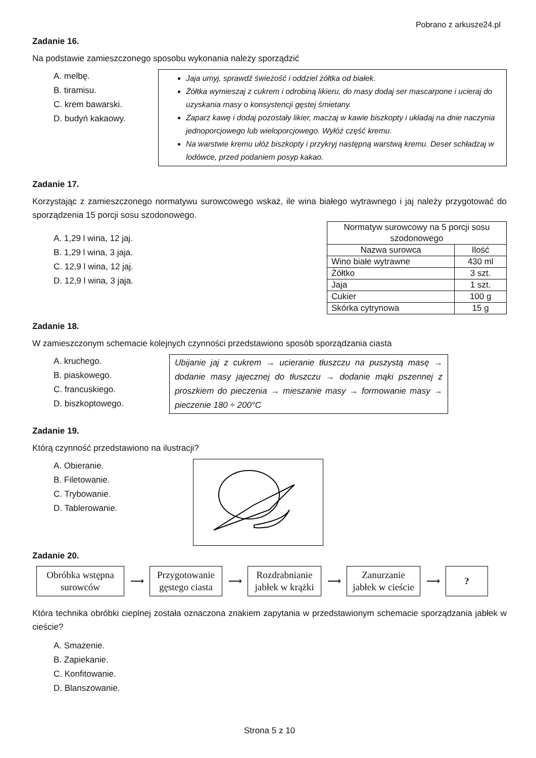Pobrano z arkusze24.pl
Zadanie 16.
Na podstawie zamieszczonego sposobu wykonania należy sporządzić
A. melbę.
B. tiramisu.
C. krem bawarski.
D. budyń kakaowy.
Jaja umyj, sprawdź świeżość i oddziel żółtka od białek.
Żółtka wymieszaj z cukrem i odrobiną likieru, do masy dodaj ser mascarpone i ucieraj do uzyskania masy o konsystencji gęstej śmietany.
Zaparz kawę i dodaj pozostały likier, maczaj w kawie biszkopty i układaj na dnie naczynia jednoporcjowego lub wieloporcjowego. Wyłóż część kremu.
Na warstwie kremu ułóż biszkopty i przykryj następną warstwą kremu. Deser schładzaj w lodówce, przed podaniem posyp kakao.
Zadanie 17.
Korzystając z zamieszczonego normatywu surowcowego wskaż, ile wina białego wytrawnego i jaj należy przygotować do sporządzenia 15 porcji sosu szodonowego.
A. 1,29 l wina, 12 jaj.
B. 1,29 l wina, 3 jaja.
C. 12,9 l wina, 12 jaj.
D. 12,9 l wina, 3 jaja.
| Normatyw surowcowy na 5 porcji sosu szodonowego | |
| --- | --- |
| Nazwa surowca | Ilość |
| Wino białe wytrawne | 430 ml |
| Żółtko | 3 szt. |
| Jaja | 1 szt. |
| Cukier | 100 g |
| Skórka cytrynowa | 15 g |
Zadanie 18.
W zamieszczonym schemacie kolejnych czynności przedstawiono sposób sporządzania ciasta
A. kruchego.
B. piaskowego.
C. francuskiego.
D. biszkoptowego.
Ubijanie jaj z cukrem → ucieranie tłuszczu na puszystą masę → dodanie masy jajecznej do tłuszczu → dodanie mąki pszennej z proszkiem do pieczenia → mieszanie masy → formowanie masy → pieczenie 180 ÷ 200°C
Zadanie 19.
Którą czynność przedstawiono na ilustracji?
A. Obieranie.
B. Filetowanie.
C. Trybowanie.
D. Tablerowanie.
Zadanie 20.
Obróbka wstępna surowców
⟶
Przygotowanie gęstego ciasta
⟶
Rozdrabnianie jabłek w krążki
⟶
Zanurzanie jabłek w cieście
⟶
?
Która technika obróbki cieplnej została oznaczona znakiem zapytania w przedstawionym schemacie sporządzania jabłek w cieście?
A. Smażenie.
B. Zapiekanie.
C. Konfitowanie.
D. Blanszowanie.
Strona 5 z 10